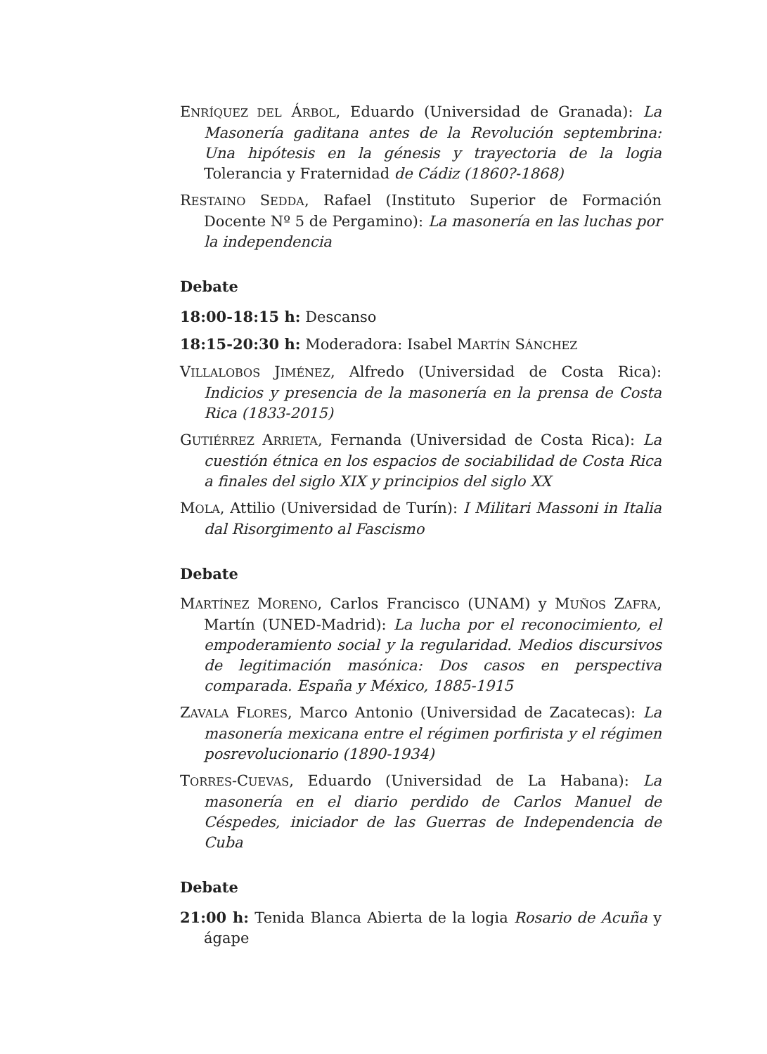ENRÍQUEZ DEL ÁRBOL, Eduardo (Universidad de Granada): La Masonería gaditana antes de la Revolución septembrina: Una hipótesis en la génesis y trayectoria de la logia Tolerancia y Fraternidad de Cádiz (1860?-1868)
RESTAINO SEDDA, Rafael (Instituto Superior de Formación Docente Nº 5 de Pergamino): La masonería en las luchas por la independencia
Debate
18:00-18:15 h: Descanso
18:15-20:30 h: Moderadora: Isabel MARTÍN SÁNCHEZ
VILLALOBOS JIMÉNEZ, Alfredo (Universidad de Costa Rica): Indicios y presencia de la masonería en la prensa de Costa Rica (1833-2015)
GUTIÉRREZ ARRIETA, Fernanda (Universidad de Costa Rica): La cuestión étnica en los espacios de sociabilidad de Costa Rica a finales del siglo XIX y principios del siglo XX
MOLA, Attilio (Universidad de Turín): I Militari Massoni in Italia dal Risorgimento al Fascismo
Debate
MARTÍNEZ MORENO, Carlos Francisco (UNAM) y MUÑOS ZAFRA, Martín (UNED-Madrid): La lucha por el reconocimiento, el empoderamiento social y la regularidad. Medios discursivos de legitimación masónica: Dos casos en perspectiva comparada. España y México, 1885-1915
ZAVALA FLORES, Marco Antonio (Universidad de Zacatecas): La masonería mexicana entre el régimen porfirista y el régimen posrevolucionario (1890-1934)
TORRES-CUEVAS, Eduardo (Universidad de La Habana): La masonería en el diario perdido de Carlos Manuel de Céspedes, iniciador de las Guerras de Independencia de Cuba
Debate
21:00 h: Tenida Blanca Abierta de la logia Rosario de Acuña y ágape